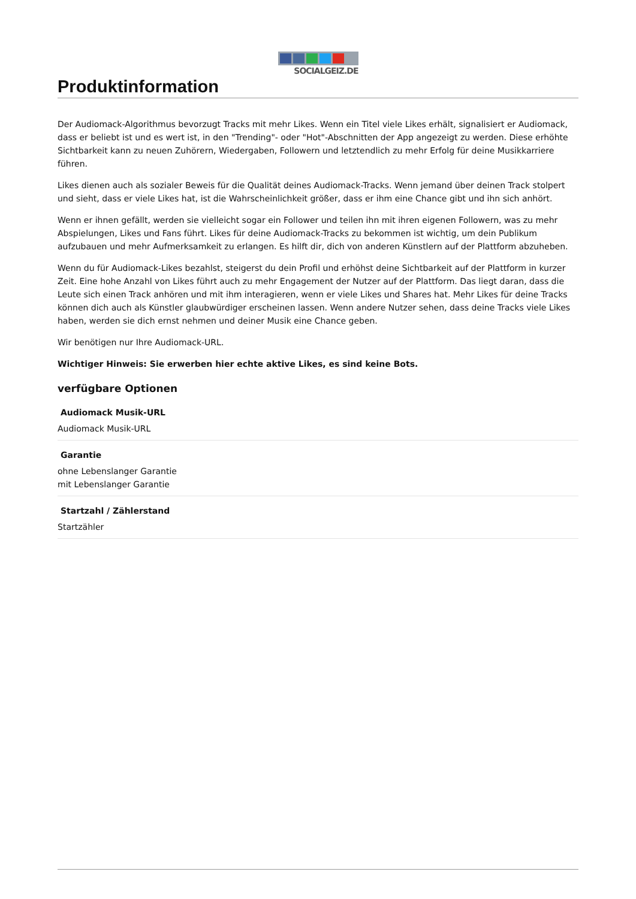SOCIALGEIZ.DE
Produktinformation
Der Audiomack-Algorithmus bevorzugt Tracks mit mehr Likes. Wenn ein Titel viele Likes erhält, signalisiert er Audiomack, dass er beliebt ist und es wert ist, in den "Trending"- oder "Hot"-Abschnitten der App angezeigt zu werden. Diese erhöhte Sichtbarkeit kann zu neuen Zuhörern, Wiedergaben, Followern und letztendlich zu mehr Erfolg für deine Musikkarriere führen.
Likes dienen auch als sozialer Beweis für die Qualität deines Audiomack-Tracks. Wenn jemand über deinen Track stolpert und sieht, dass er viele Likes hat, ist die Wahrscheinlichkeit größer, dass er ihm eine Chance gibt und ihn sich anhört.
Wenn er ihnen gefällt, werden sie vielleicht sogar ein Follower und teilen ihn mit ihren eigenen Followern, was zu mehr Abspielungen, Likes und Fans führt. Likes für deine Audiomack-Tracks zu bekommen ist wichtig, um dein Publikum aufzubauen und mehr Aufmerksamkeit zu erlangen. Es hilft dir, dich von anderen Künstlern auf der Plattform abzuheben.
Wenn du für Audiomack-Likes bezahlst, steigerst du dein Profil und erhöhst deine Sichtbarkeit auf der Plattform in kurzer Zeit. Eine hohe Anzahl von Likes führt auch zu mehr Engagement der Nutzer auf der Plattform. Das liegt daran, dass die Leute sich einen Track anhören und mit ihm interagieren, wenn er viele Likes und Shares hat. Mehr Likes für deine Tracks können dich auch als Künstler glaubwürdiger erscheinen lassen. Wenn andere Nutzer sehen, dass deine Tracks viele Likes haben, werden sie dich ernst nehmen und deiner Musik eine Chance geben.
Wir benötigen nur Ihre Audiomack-URL.
Wichtiger Hinweis: Sie erwerben hier echte aktive Likes, es sind keine Bots.
verfügbare Optionen
Audiomack Musik-URL
Audiomack Musik-URL
Garantie
ohne Lebenslanger Garantie
mit Lebenslanger Garantie
Startzahl / Zählerstand
Startzähler